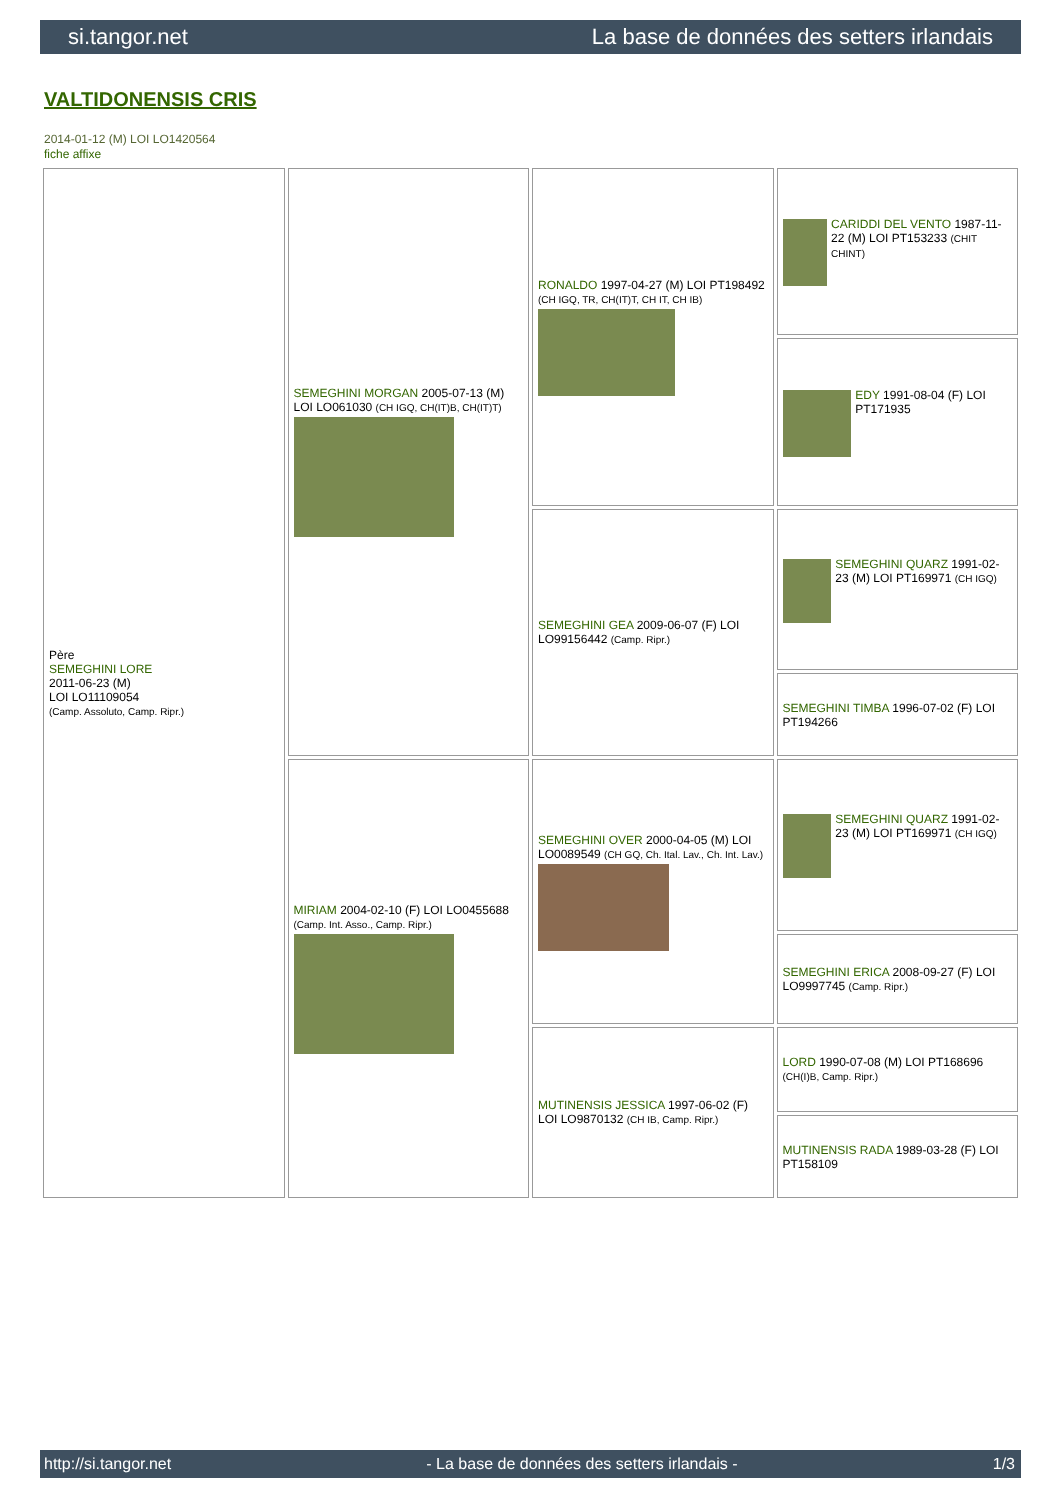si.tangor.net La base de données des setters irlandais
VALTIDONENSIS CRIS
2014-01-12 (M) LOI LO1420564
fiche affixe
| Père SEMEGHINI LORE 2011-06-23 (M) LOI LO11109054 (Camp. Assoluto, Camp. Ripr.) | SEMEGHINI MORGAN 2005-07-13 (M) LOI LO061030 (CH IGQ, CH(IT)B, CH(IT)T) | RONALDO 1997-04-27 (M) LOI PT198492 (CH IGQ, TR, CH(IT)T, CH IT, CH IB) | CARIDDI DEL VENTO 1987-11-22 (M) LOI PT153233 (CHIT CHINT) |
| | | | EDY 1991-08-04 (F) LOI PT171935 |
| | | SEMEGHINI GEA 2009-06-07 (F) LOI LO99156442 (Camp. Ripr.) | SEMEGHINI QUARZ 1991-02-23 (M) LOI PT169971 (CH IGQ) |
| | | | SEMEGHINI TIMBA 1996-07-02 (F) LOI PT194266 |
| | MIRIAM 2004-02-10 (F) LOI LO0455688 (Camp. Int. Asso., Camp. Ripr.) | SEMEGHINI OVER 2000-04-05 (M) LOI LO0089549 (CH GQ, Ch. Ital. Lav., Ch. Int. Lav.) | SEMEGHINI QUARZ 1991-02-23 (M) LOI PT169971 (CH IGQ) |
| | | | SEMEGHINI ERICA 2008-09-27 (F) LOI LO9997745 (Camp. Ripr.) |
| | | MUTINENSIS JESSICA 1997-06-02 (F) LOI LO9870132 (CH IB, Camp. Ripr.) | LORD 1990-07-08 (M) LOI PT168696 (CH(I)B, Camp. Ripr.) |
| | | | MUTINENSIS RADA 1989-03-28 (F) LOI PT158109 |
http://si.tangor.net - La base de données des setters irlandais - 1/3